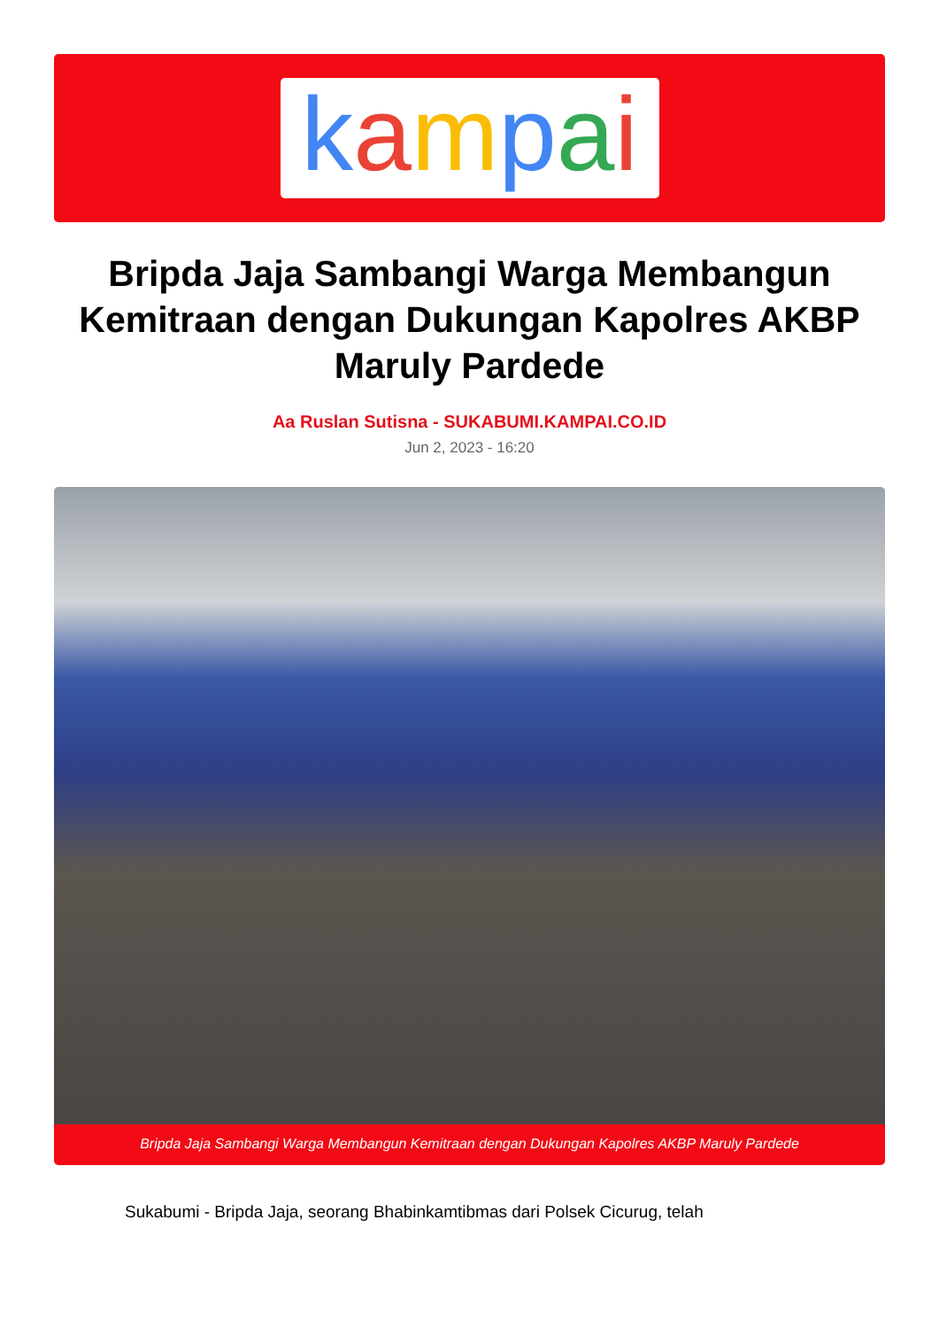kampai
Bripda Jaja Sambangi Warga Membangun Kemitraan dengan Dukungan Kapolres AKBP Maruly Pardede
Aa Ruslan Sutisna - SUKABUMI.KAMPAI.CO.ID
Jun 2, 2023 - 16:20
Bripda Jaja Sambangi Warga Membangun Kemitraan dengan Dukungan Kapolres AKBP Maruly Pardede
Sukabumi - Bripda Jaja, seorang Bhabinkamtibmas dari Polsek Cicurug, telah